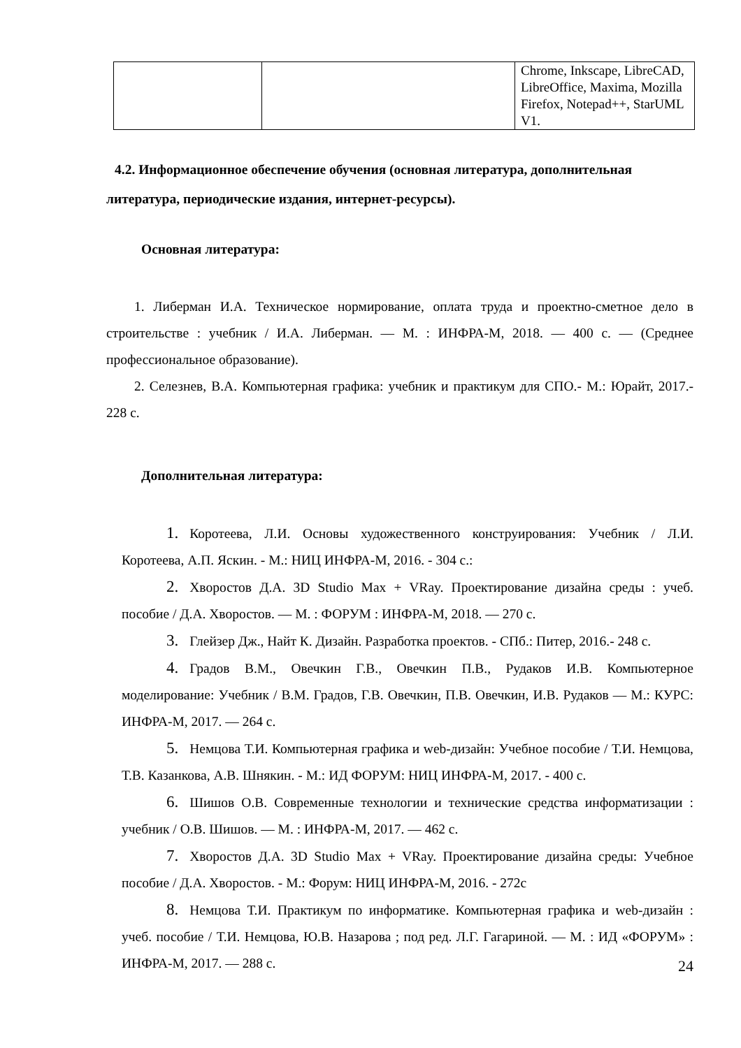| | | Chrome, Inkscape, LibreCAD, LibreOffice, Maxima, Mozilla Firefox, Notepad++, StarUML V1. |
4.2. Информационное обеспечение обучения (основная литература, дополнительная литература, периодические издания, интернет-ресурсы).
Основная литература:
1. Либерман И.А. Техническое нормирование, оплата труда и проектно-сметное дело в строительстве : учебник / И.А. Либерман. — М. : ИНФРА-М, 2018. — 400 с. — (Среднее профессиональное образование).
2. Селезнев, В.А. Компьютерная графика: учебник и практикум для СПО.- М.: Юрайт, 2017.- 228 с.
Дополнительная литература:
1. Коротеева, Л.И. Основы художественного конструирования: Учебник / Л.И. Коротеева, А.П. Яскин. - М.: НИЦ ИНФРА-М, 2016. - 304 с.:
2. Хворостов Д.А. 3D Studio Max + VRay. Проектирование дизайна среды : учеб. пособие / Д.А. Хворостов. — М. : ФОРУМ : ИНФРА-М, 2018. — 270 с.
3. Глейзер Дж., Найт К. Дизайн. Разработка проектов. - СПб.: Питер, 2016.- 248 с.
4. Градов В.М., Овечкин Г.В., Овечкин П.В., Рудаков И.В. Компьютерное моделирование: Учебник / В.М. Градов, Г.В. Овечкин, П.В. Овечкин, И.В. Рудаков — М.: КУРС: ИНФРА-М, 2017. — 264 с.
5. Немцова Т.И. Компьютерная графика и web-дизайн: Учебное пособие / Т.И. Немцова, Т.В. Казанкова, А.В. Шнякин. - М.: ИД ФОРУМ: НИЦ ИНФРА-М, 2017. - 400 с.
6. Шишов О.В. Современные технологии и технические средства информатизации : учебник / О.В. Шишов. — М. : ИНФРА-М, 2017. — 462 с.
7. Хворостов Д.А. 3D Studio Max + VRay. Проектирование дизайна среды: Учебное пособие / Д.А. Хворостов. - М.: Форум: НИЦ ИНФРА-М, 2016. - 272с
8. Немцова Т.И. Практикум по информатике. Компьютерная графика и web-дизайн : учеб. пособие / Т.И. Немцова, Ю.В. Назарова ; под ред. Л.Г. Гагариной. — М. : ИД «ФОРУМ» : ИНФРА-М, 2017. — 288 с.
24